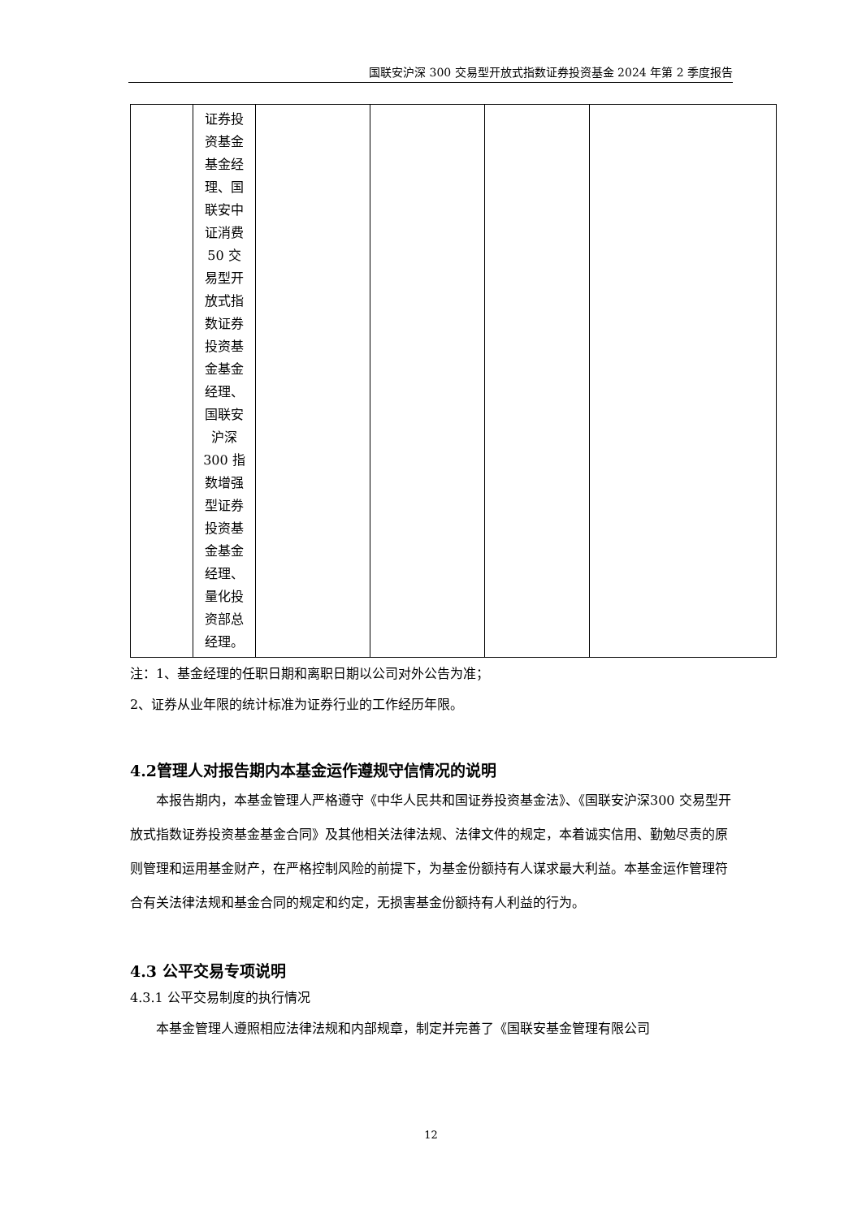国联安沪深 300 交易型开放式指数证券投资基金 2024 年第 2 季度报告
| | 证券投 资基金 基金经 理、国 联安中 证消费 50 交 易型开 放式指 数证券 投资基 金基金 经理、 国联安 沪深 300 指 数增强 型证券 投资基 金基金 经理、 量化投 资部总 经理。 | | | | |
注：1、基金经理的任职日期和离职日期以公司对外公告为准；
2、证券从业年限的统计标准为证券行业的工作经历年限。
4.2管理人对报告期内本基金运作遵规守信情况的说明
本报告期内，本基金管理人严格遵守《中华人民共和国证券投资基金法》、《国联安沪深300 交易型开放式指数证券投资基金基金合同》及其他相关法律法规、法律文件的规定，本着诚实信用、勤勉尽责的原则管理和运用基金财产，在严格控制风险的前提下，为基金份额持有人谋求最大利益。本基金运作管理符合有关法律法规和基金合同的规定和约定，无损害基金份额持有人利益的行为。
4.3 公平交易专项说明
4.3.1 公平交易制度的执行情况
本基金管理人遵照相应法律法规和内部规章，制定并完善了《国联安基金管理有限公司
12